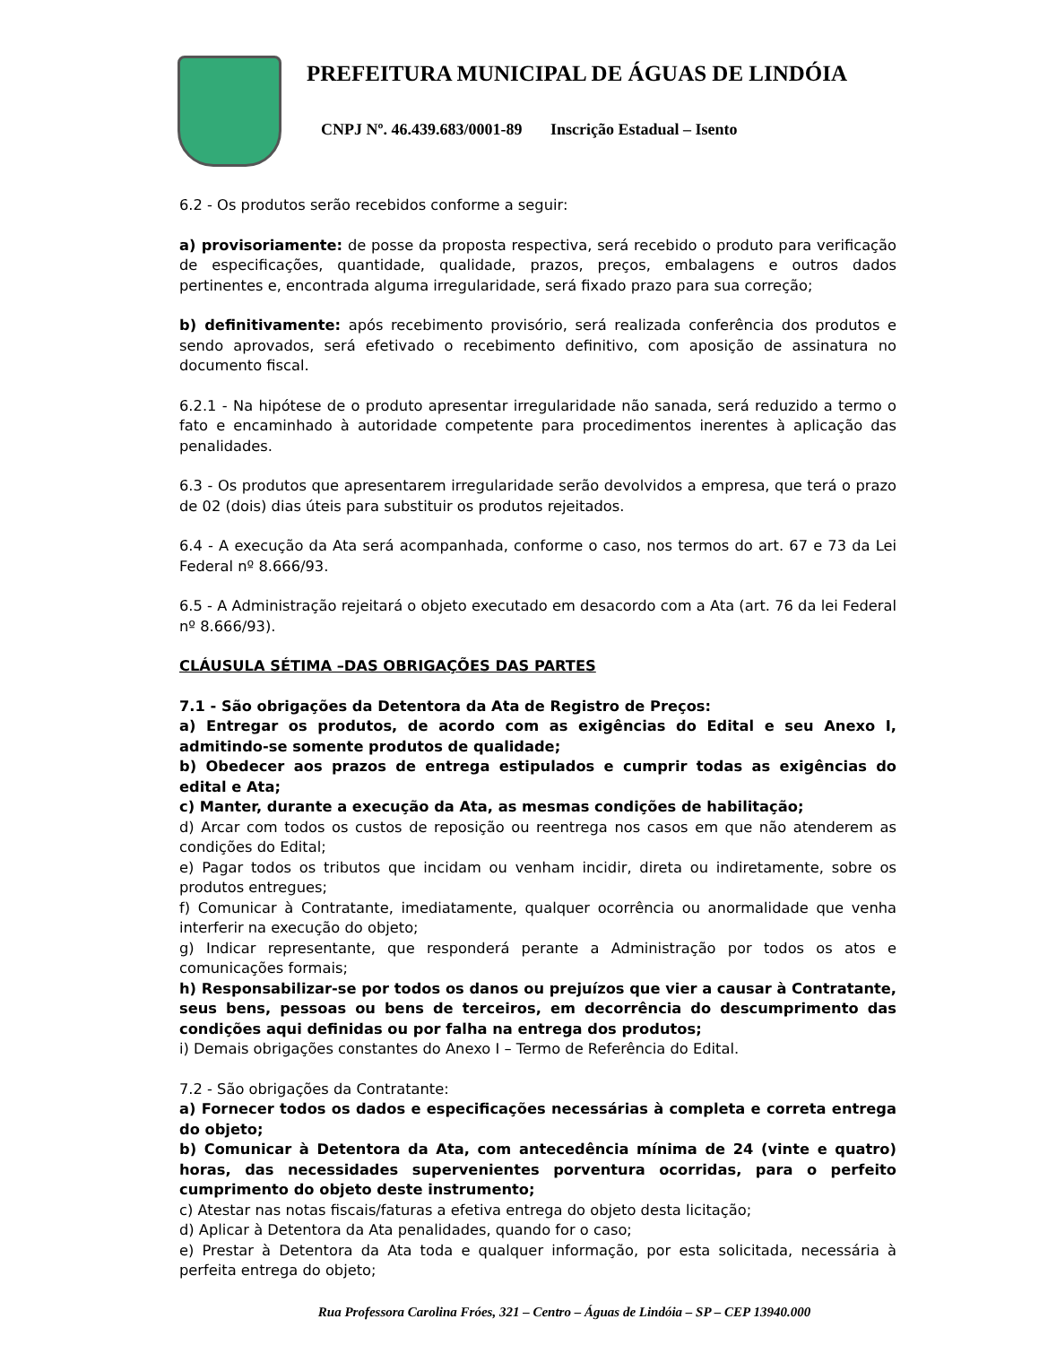PREFEITURA MUNICIPAL DE ÁGUAS DE LINDÓIA
CNPJ Nº. 46.439.683/0001-89 Inscrição Estadual – Isento
6.2 - Os produtos serão recebidos conforme a seguir:
a) provisoriamente: de posse da proposta respectiva, será recebido o produto para verificação de especificações, quantidade, qualidade, prazos, preços, embalagens e outros dados pertinentes e, encontrada alguma irregularidade, será fixado prazo para sua correção;
b) definitivamente: após recebimento provisório, será realizada conferência dos produtos e sendo aprovados, será efetivado o recebimento definitivo, com aposição de assinatura no documento fiscal.
6.2.1 - Na hipótese de o produto apresentar irregularidade não sanada, será reduzido a termo o fato e encaminhado à autoridade competente para procedimentos inerentes à aplicação das penalidades.
6.3 - Os produtos que apresentarem irregularidade serão devolvidos a empresa, que terá o prazo de 02 (dois) dias úteis para substituir os produtos rejeitados.
6.4 - A execução da Ata será acompanhada, conforme o caso, nos termos do art. 67 e 73 da Lei Federal nº 8.666/93.
6.5 - A Administração rejeitará o objeto executado em desacordo com a Ata (art. 76 da lei Federal nº 8.666/93).
CLÁUSULA SÉTIMA –DAS OBRIGAÇÕES DAS PARTES
7.1 - São obrigações da Detentora da Ata de Registro de Preços:
a) Entregar os produtos, de acordo com as exigências do Edital e seu Anexo I, admitindo-se somente produtos de qualidade;
b) Obedecer aos prazos de entrega estipulados e cumprir todas as exigências do edital e Ata;
c) Manter, durante a execução da Ata, as mesmas condições de habilitação;
d) Arcar com todos os custos de reposição ou reentrega nos casos em que não atenderem as condições do Edital;
e) Pagar todos os tributos que incidam ou venham incidir, direta ou indiretamente, sobre os produtos entregues;
f) Comunicar à Contratante, imediatamente, qualquer ocorrência ou anormalidade que venha interferir na execução do objeto;
g) Indicar representante, que responderá perante a Administração por todos os atos e comunicações formais;
h) Responsabilizar-se por todos os danos ou prejuízos que vier a causar à Contratante, seus bens, pessoas ou bens de terceiros, em decorrência do descumprimento das condições aqui definidas ou por falha na entrega dos produtos;
i) Demais obrigações constantes do Anexo I – Termo de Referência do Edital.
7.2 - São obrigações da Contratante:
a) Fornecer todos os dados e especificações necessárias à completa e correta entrega do objeto;
b) Comunicar à Detentora da Ata, com antecedência mínima de 24 (vinte e quatro) horas, das necessidades supervenientes porventura ocorridas, para o perfeito cumprimento do objeto deste instrumento;
c) Atestar nas notas fiscais/faturas a efetiva entrega do objeto desta licitação;
d) Aplicar à Detentora da Ata penalidades, quando for o caso;
e) Prestar à Detentora da Ata toda e qualquer informação, por esta solicitada, necessária à perfeita entrega do objeto;
Rua Professora Carolina Fróes, 321 – Centro – Águas de Lindóia – SP – CEP 13940.000